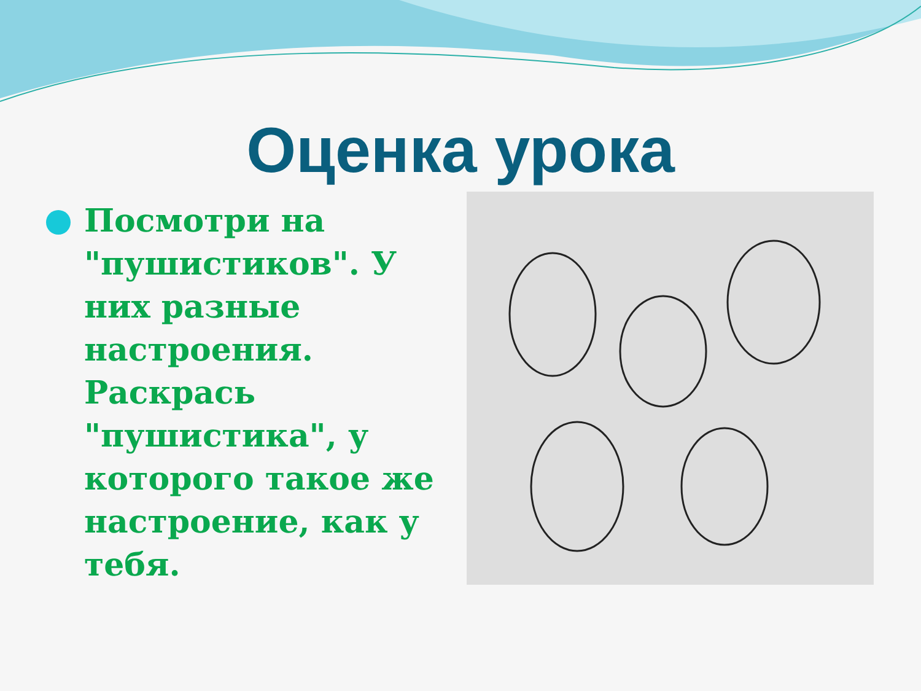Оценка урока
Посмотри на "пушистиков". У них разные настроения. Раскрась "пушистика", у которого такое же настроение, как у тебя.